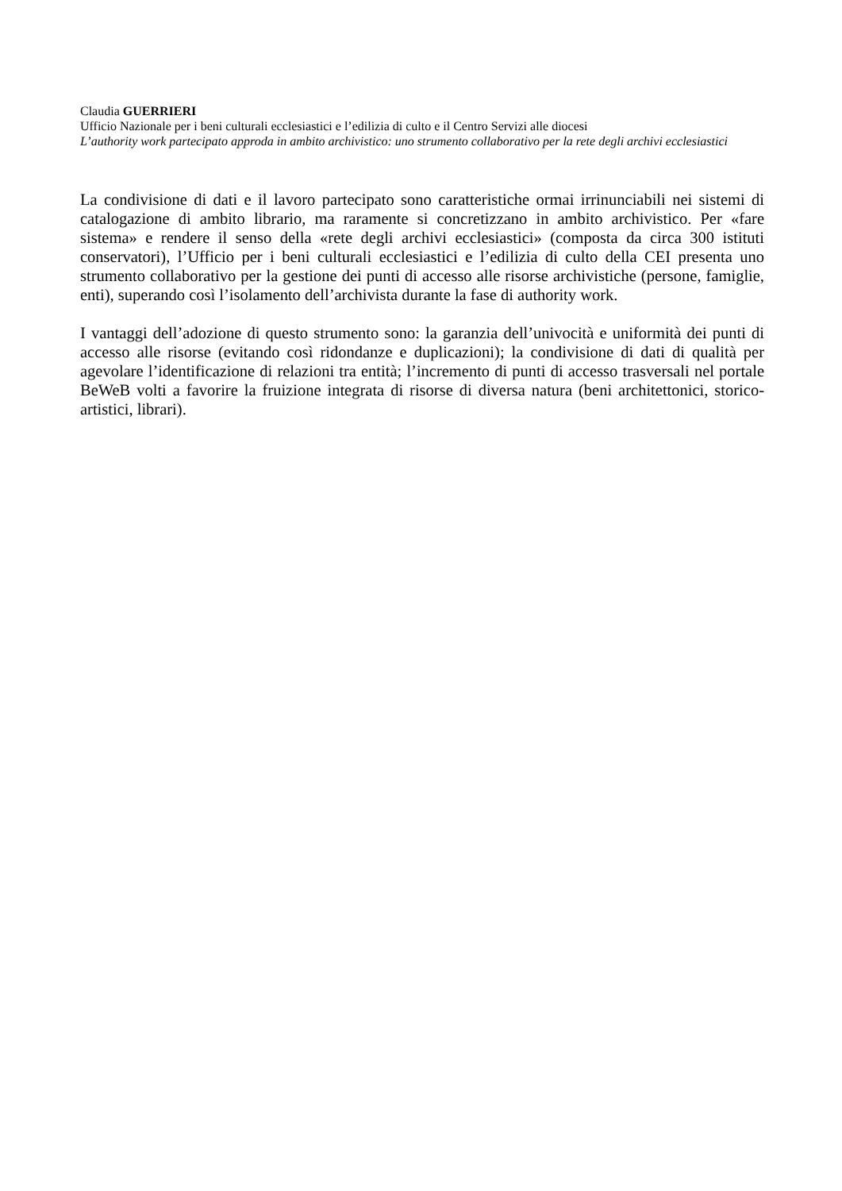Claudia GUERRIERI
Ufficio Nazionale per i beni culturali ecclesiastici e l’edilizia di culto e il Centro Servizi alle diocesi
L’authority work partecipato approda in ambito archivistico: uno strumento collaborativo per la rete degli archivi ecclesiastici
La condivisione di dati e il lavoro partecipato sono caratteristiche ormai irrinunciabili nei sistemi di catalogazione di ambito librario, ma raramente si concretizzano in ambito archivistico. Per «fare sistema» e rendere il senso della «rete degli archivi ecclesiastici» (composta da circa 300 istituti conservatori), l’Ufficio per i beni culturali ecclesiastici e l’edilizia di culto della CEI presenta uno strumento collaborativo per la gestione dei punti di accesso alle risorse archivistiche (persone, famiglie, enti), superando così l’isolamento dell’archivista durante la fase di authority work.
I vantaggi dell’adozione di questo strumento sono: la garanzia dell’univocità e uniformità dei punti di accesso alle risorse (evitando così ridondanze e duplicazioni); la condivisione di dati di qualità per agevolare l’identificazione di relazioni tra entità; l’incremento di punti di accesso trasversali nel portale BeWeB volti a favorire la fruizione integrata di risorse di diversa natura (beni architettonici, storico-artistici, librari).